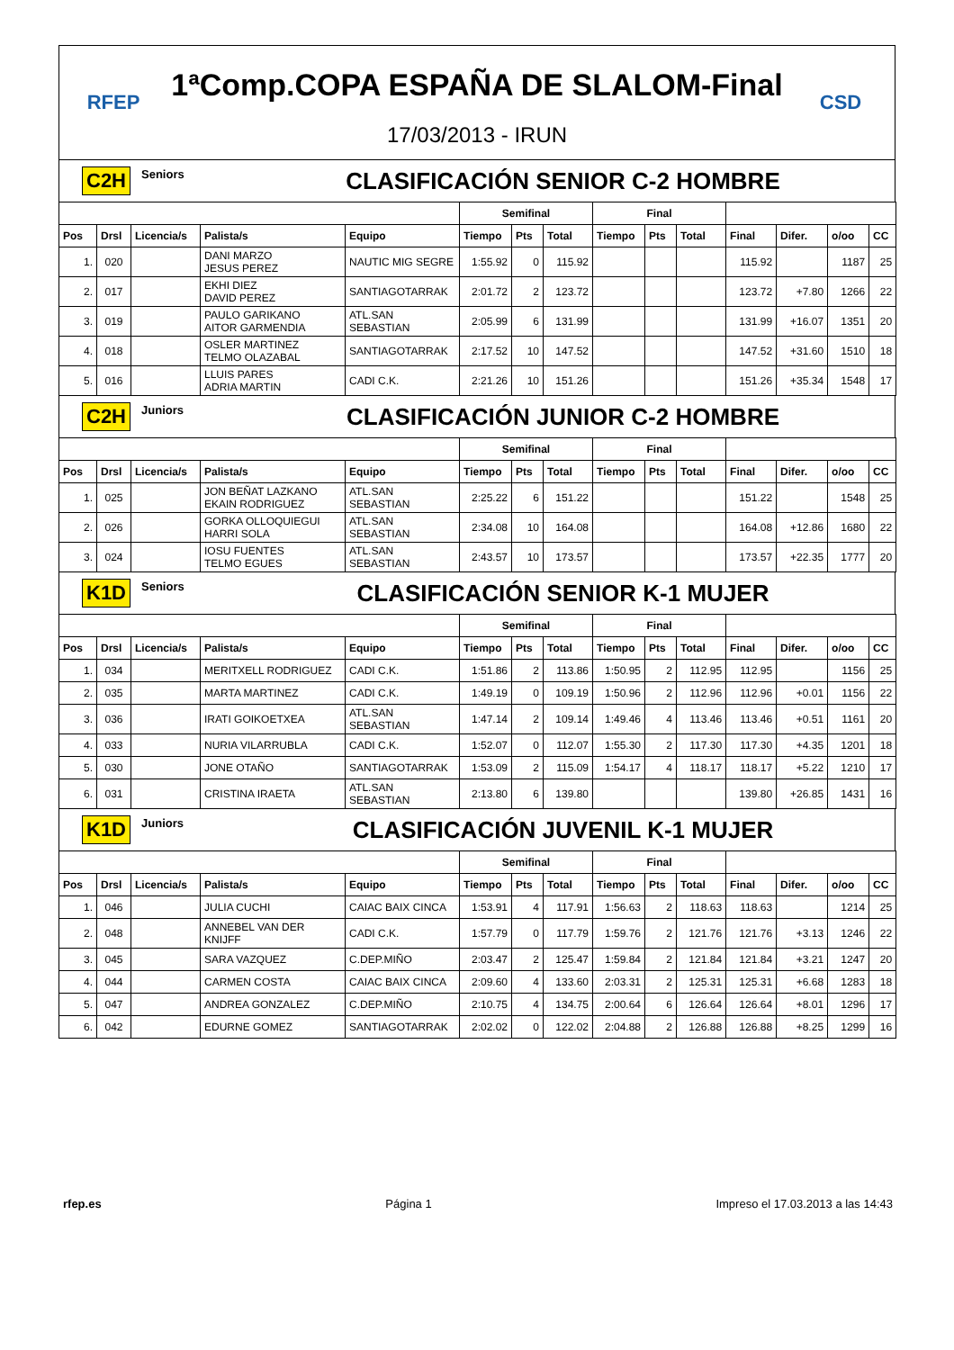RFEP
1ªComp.COPA ESPAÑA DE SLALOM-Final
17/03/2013 - IRUN
CSD
C2H Seniors
CLASIFICACIÓN SENIOR C-2 HOMBRE
| | | | | | Semifinal | | | Final | | | | | | |
| --- | --- | --- | --- | --- | --- | --- | --- | --- | --- | --- | --- | --- | --- | --- |
| Pos | Drsl | Licencia/s | Palista/s | Equipo | Tiempo | Pts | Total | Tiempo | Pts | Total | Final | Difer. | o/oo | CC |
| 1. | 020 | | DANI MARZO JESUS PEREZ | NAUTIC MIG SEGRE | 1:55.92 | 0 | 115.92 | | | | 115.92 | | 1187 | 25 |
| 2. | 017 | | EKHI DIEZ DAVID PEREZ | SANTIAGOTARRAK | 2:01.72 | 2 | 123.72 | | | | 123.72 | +7.80 | 1266 | 22 |
| 3. | 019 | | PAULO GARIKANO AITOR GARMENDIA | ATL.SAN SEBASTIAN | 2:05.99 | 6 | 131.99 | | | | 131.99 | +16.07 | 1351 | 20 |
| 4. | 018 | | OSLER MARTINEZ TELMO OLAZABAL | SANTIAGOTARRAK | 2:17.52 | 10 | 147.52 | | | | 147.52 | +31.60 | 1510 | 18 |
| 5. | 016 | | LLUIS PARES ADRIA MARTIN | CADI C.K. | 2:21.26 | 10 | 151.26 | | | | 151.26 | +35.34 | 1548 | 17 |
C2H Juniors
CLASIFICACIÓN JUNIOR C-2 HOMBRE
| | | | | | Semifinal | | | Final | | | | | | |
| --- | --- | --- | --- | --- | --- | --- | --- | --- | --- | --- | --- | --- | --- | --- |
| Pos | Drsl | Licencia/s | Palista/s | Equipo | Tiempo | Pts | Total | Tiempo | Pts | Total | Final | Difer. | o/oo | CC |
| 1. | 025 | | JON BEÑAT LAZKANO EKAIN RODRIGUEZ | ATL.SAN SEBASTIAN | 2:25.22 | 6 | 151.22 | | | | 151.22 | | 1548 | 25 |
| 2. | 026 | | GORKA OLLOQUIEGUI HARRI SOLA | ATL.SAN SEBASTIAN | 2:34.08 | 10 | 164.08 | | | | 164.08 | +12.86 | 1680 | 22 |
| 3. | 024 | | IOSU FUENTES TELMO EGUES | ATL.SAN SEBASTIAN | 2:43.57 | 10 | 173.57 | | | | 173.57 | +22.35 | 1777 | 20 |
K1D Seniors
CLASIFICACIÓN SENIOR K-1 MUJER
| | | | | | Semifinal | | | Final | | | | | | |
| --- | --- | --- | --- | --- | --- | --- | --- | --- | --- | --- | --- | --- | --- | --- |
| Pos | Drsl | Licencia/s | Palista/s | Equipo | Tiempo | Pts | Total | Tiempo | Pts | Total | Final | Difer. | o/oo | CC |
| 1. | 034 | | MERITXELL RODRIGUEZ | CADI C.K. | 1:51.86 | 2 | 113.86 | 1:50.95 | 2 | 112.95 | 112.95 | | 1156 | 25 |
| 2. | 035 | | MARTA MARTINEZ | CADI C.K. | 1:49.19 | 0 | 109.19 | 1:50.96 | 2 | 112.96 | 112.96 | +0.01 | 1156 | 22 |
| 3. | 036 | | IRATI GOIKOETXEA | ATL.SAN SEBASTIAN | 1:47.14 | 2 | 109.14 | 1:49.46 | 4 | 113.46 | 113.46 | +0.51 | 1161 | 20 |
| 4. | 033 | | NURIA VILARRUBLA | CADI C.K. | 1:52.07 | 0 | 112.07 | 1:55.30 | 2 | 117.30 | 117.30 | +4.35 | 1201 | 18 |
| 5. | 030 | | JONE OTAÑO | SANTIAGOTARRAK | 1:53.09 | 2 | 115.09 | 1:54.17 | 4 | 118.17 | 118.17 | +5.22 | 1210 | 17 |
| 6. | 031 | | CRISTINA IRAETA | ATL.SAN SEBASTIAN | 2:13.80 | 6 | 139.80 | | | | 139.80 | +26.85 | 1431 | 16 |
K1D Juniors
CLASIFICACIÓN JUVENIL K-1 MUJER
| | | | | | Semifinal | | | Final | | | | | | |
| --- | --- | --- | --- | --- | --- | --- | --- | --- | --- | --- | --- | --- | --- | --- |
| Pos | Drsl | Licencia/s | Palista/s | Equipo | Tiempo | Pts | Total | Tiempo | Pts | Total | Final | Difer. | o/oo | CC |
| 1. | 046 | | JULIA CUCHI | CAIAC BAIX CINCA | 1:53.91 | 4 | 117.91 | 1:56.63 | 2 | 118.63 | 118.63 | | 1214 | 25 |
| 2. | 048 | | ANNEBEL VAN DER KNIJFF | CADI C.K. | 1:57.79 | 0 | 117.79 | 1:59.76 | 2 | 121.76 | 121.76 | +3.13 | 1246 | 22 |
| 3. | 045 | | SARA VAZQUEZ | C.DEP.MIÑO | 2:03.47 | 2 | 125.47 | 1:59.84 | 2 | 121.84 | 121.84 | +3.21 | 1247 | 20 |
| 4. | 044 | | CARMEN COSTA | CAIAC BAIX CINCA | 2:09.60 | 4 | 133.60 | 2:03.31 | 2 | 125.31 | 125.31 | +6.68 | 1283 | 18 |
| 5. | 047 | | ANDREA GONZALEZ | C.DEP.MIÑO | 2:10.75 | 4 | 134.75 | 2:00.64 | 6 | 126.64 | 126.64 | +8.01 | 1296 | 17 |
| 6. | 042 | | EDURNE GOMEZ | SANTIAGOTARRAK | 2:02.02 | 0 | 122.02 | 2:04.88 | 2 | 126.88 | 126.88 | +8.25 | 1299 | 16 |
rfep.es Página 1 Impreso el 17.03.2013 a las 14:43